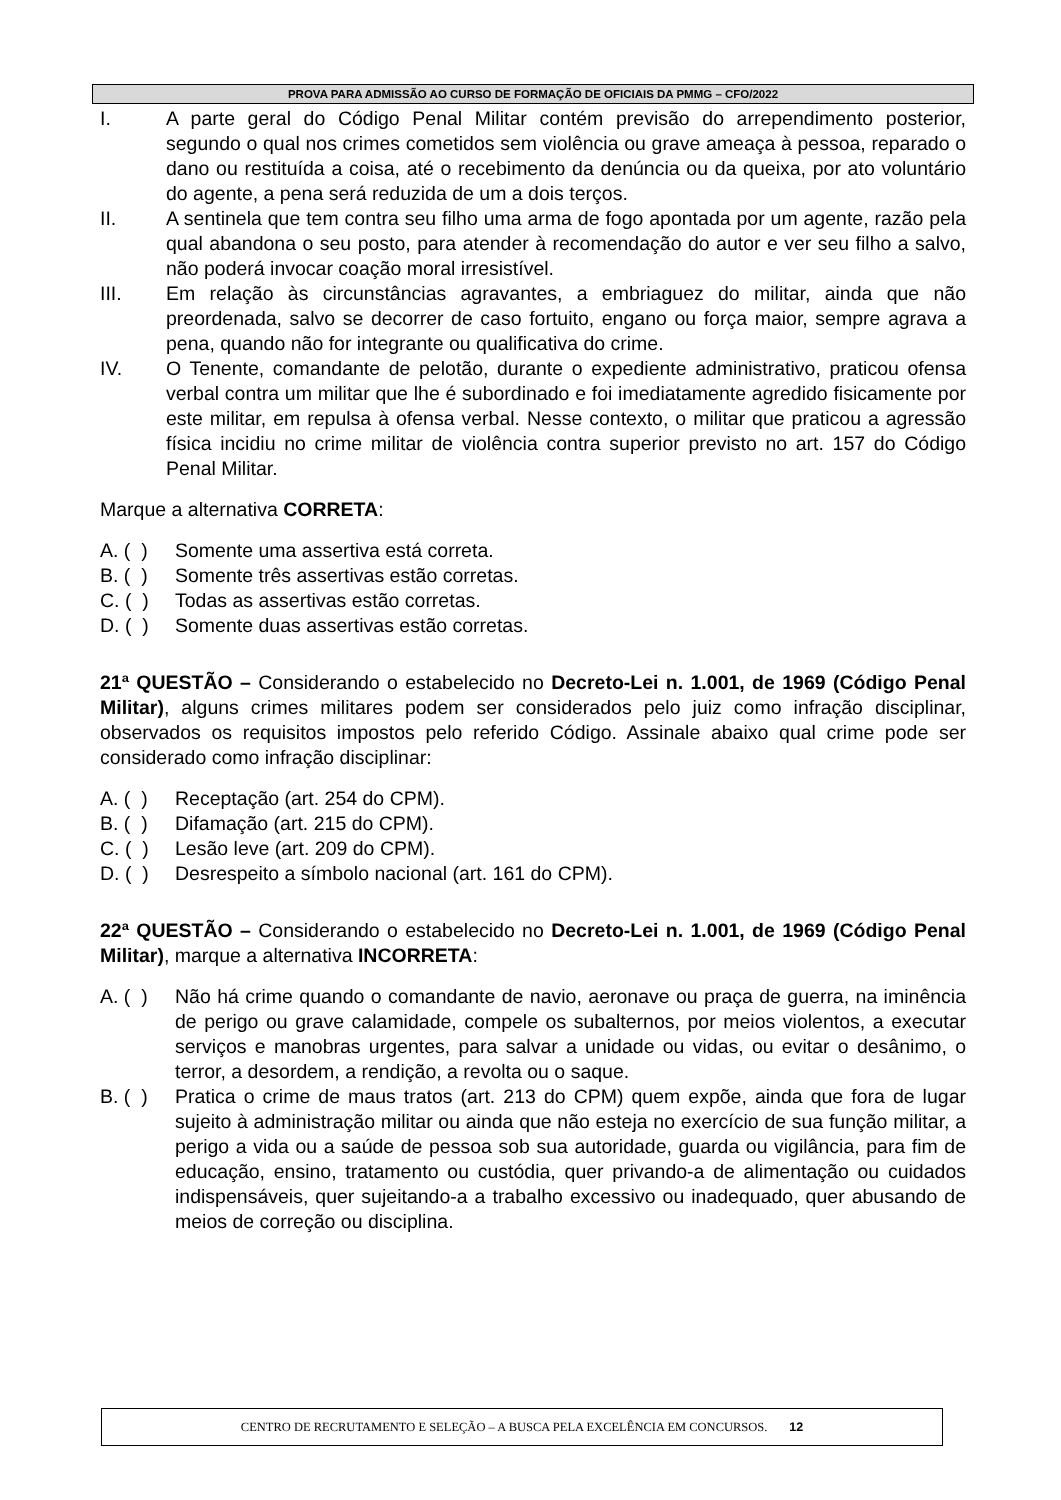PROVA PARA ADMISSÃO AO CURSO DE FORMAÇÃO DE OFICIAIS DA PMMG – CFO/2022
I. A parte geral do Código Penal Militar contém previsão do arrependimento posterior, segundo o qual nos crimes cometidos sem violência ou grave ameaça à pessoa, reparado o dano ou restituída a coisa, até o recebimento da denúncia ou da queixa, por ato voluntário do agente, a pena será reduzida de um a dois terços.
II. A sentinela que tem contra seu filho uma arma de fogo apontada por um agente, razão pela qual abandona o seu posto, para atender à recomendação do autor e ver seu filho a salvo, não poderá invocar coação moral irresistível.
III. Em relação às circunstâncias agravantes, a embriaguez do militar, ainda que não preordenada, salvo se decorrer de caso fortuito, engano ou força maior, sempre agrava a pena, quando não for integrante ou qualificativa do crime.
IV. O Tenente, comandante de pelotão, durante o expediente administrativo, praticou ofensa verbal contra um militar que lhe é subordinado e foi imediatamente agredido fisicamente por este militar, em repulsa à ofensa verbal. Nesse contexto, o militar que praticou a agressão física incidiu no crime militar de violência contra superior previsto no art. 157 do Código Penal Militar.
Marque a alternativa CORRETA:
A. ( )
Somente uma assertiva está correta.
B. ( )
Somente três assertivas estão corretas.
C. ( )
Todas as assertivas estão corretas.
D. ( )
Somente duas assertivas estão corretas.
21ª QUESTÃO – Considerando o estabelecido no Decreto-Lei n. 1.001, de 1969 (Código Penal Militar), alguns crimes militares podem ser considerados pelo juiz como infração disciplinar, observados os requisitos impostos pelo referido Código. Assinale abaixo qual crime pode ser considerado como infração disciplinar:
A. ( )
Receptação (art. 254 do CPM).
B. ( )
Difamação (art. 215 do CPM).
C. ( )
Lesão leve (art. 209 do CPM).
D. ( )
Desrespeito a símbolo nacional (art. 161 do CPM).
22ª QUESTÃO – Considerando o estabelecido no Decreto-Lei n. 1.001, de 1969 (Código Penal Militar), marque a alternativa INCORRETA:
A. ( )
Não há crime quando o comandante de navio, aeronave ou praça de guerra, na iminência de perigo ou grave calamidade, compele os subalternos, por meios violentos, a executar serviços e manobras urgentes, para salvar a unidade ou vidas, ou evitar o desânimo, o terror, a desordem, a rendição, a revolta ou o saque.
B. ( )
Pratica o crime de maus tratos (art. 213 do CPM) quem expõe, ainda que fora de lugar sujeito à administração militar ou ainda que não esteja no exercício de sua função militar, a perigo a vida ou a saúde de pessoa sob sua autoridade, guarda ou vigilância, para fim de educação, ensino, tratamento ou custódia, quer privando-a de alimentação ou cuidados indispensáveis, quer sujeitando-a a trabalho excessivo ou inadequado, quer abusando de meios de correção ou disciplina.
CENTRO DE RECRUTAMENTO E SELEÇÃO – A BUSCA PELA EXCELÊNCIA EM CONCURSOS. 12